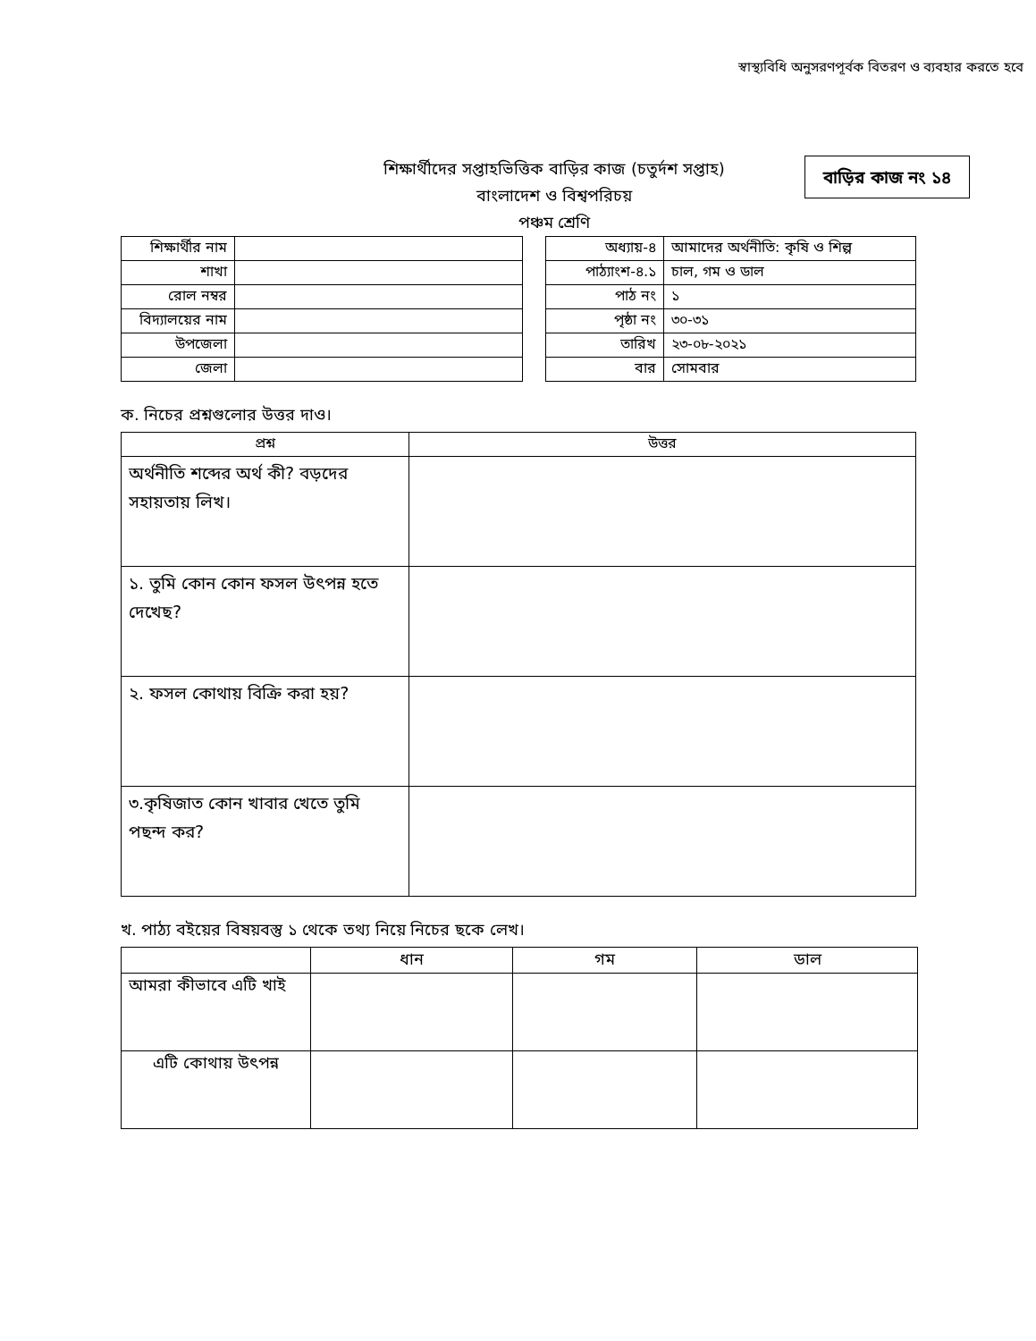স্বাস্থ্যবিধি অনুসরণপূর্বক বিতরণ ও ব্যবহার করতে হবে
বাড়ির কাজ নং ১৪
শিক্ষার্থীদের সপ্তাহভিত্তিক বাড়ির কাজ (চতুর্দশ সপ্তাহ)
বাংলাদেশ ও বিশ্বপরিচয়
পঞ্চম শ্রেণি
| শিক্ষার্থীর নাম | |
| শাখা | |
| রোল নম্বর | |
| বিদ্যালয়ের নাম | |
| উপজেলা | |
| জেলা | |
| অধ্যায়-৪ | আমাদের অর্থনীতি: কৃষি ও শিল্প |
| পাঠ্যাংশ-৪.১ | চাল, গম ও ডাল |
| পাঠ নং | ১ |
| পৃষ্ঠা নং | ৩০-৩১ |
| তারিখ | ২৩-০৮-২০২১ |
| বার | সোমবার |
ক. নিচের প্রশ্নগুলোর উত্তর দাও।
| প্রশ্ন | উত্তর |
| --- | --- |
| অর্থনীতি শব্দের অর্থ কী? বড়দের সহায়তায় লিখ। | |
| ১. তুমি কোন কোন ফসল উৎপন্ন হতে দেখেছ? | |
| ২. ফসল কোথায় বিক্রি করা হয়? | |
| ৩.কৃষিজাত কোন খাবার খেতে তুমি পছন্দ কর? | |
খ. পাঠ্য বইয়ের বিষয়বস্তু ১ থেকে তথ্য নিয়ে নিচের ছকে লেখ।
| | ধান | গম | ডাল |
| --- | --- | --- | --- |
| আমরা কীভাবে এটি খাই | | | |
| এটি কোথায় উৎপন্ন | | | |